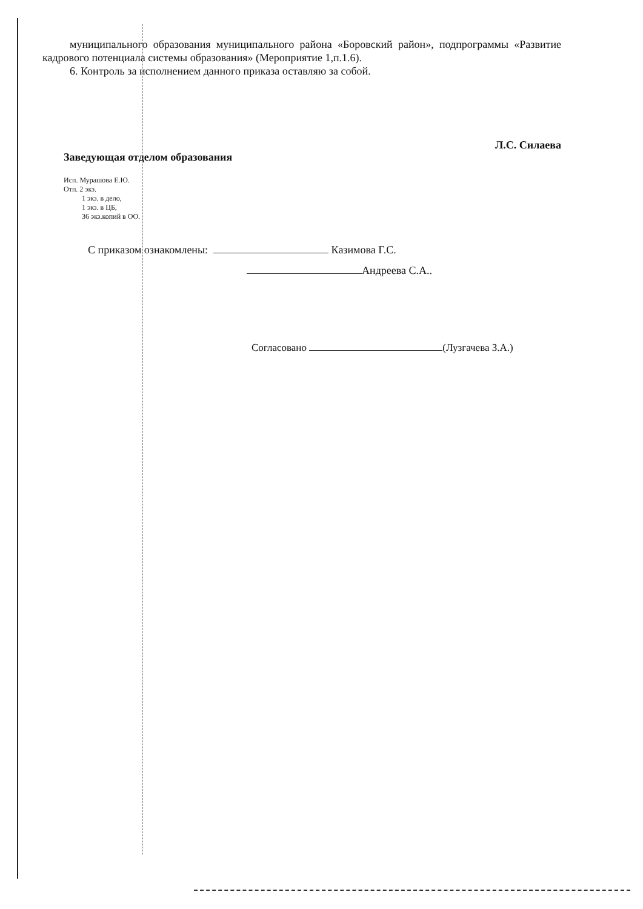муниципального образования муниципального района «Боровский район», подпрограммы «Развитие кадрового потенциала системы образования» (Мероприятие 1,п.1.6).
6. Контроль за исполнением данного приказа оставляю за собой.
Заведующая отделом образования Л.С. Силаева
Исп. Мурашова Е.Ю.
Отп. 2 экз.
1 экз. в дело,
1 экз. в ЦБ,
36 экз.копий в ОО.
С приказом ознакомлены: Казимова Г.С.
Андреева С.А..
Согласовано (Лузгачева З.А.)